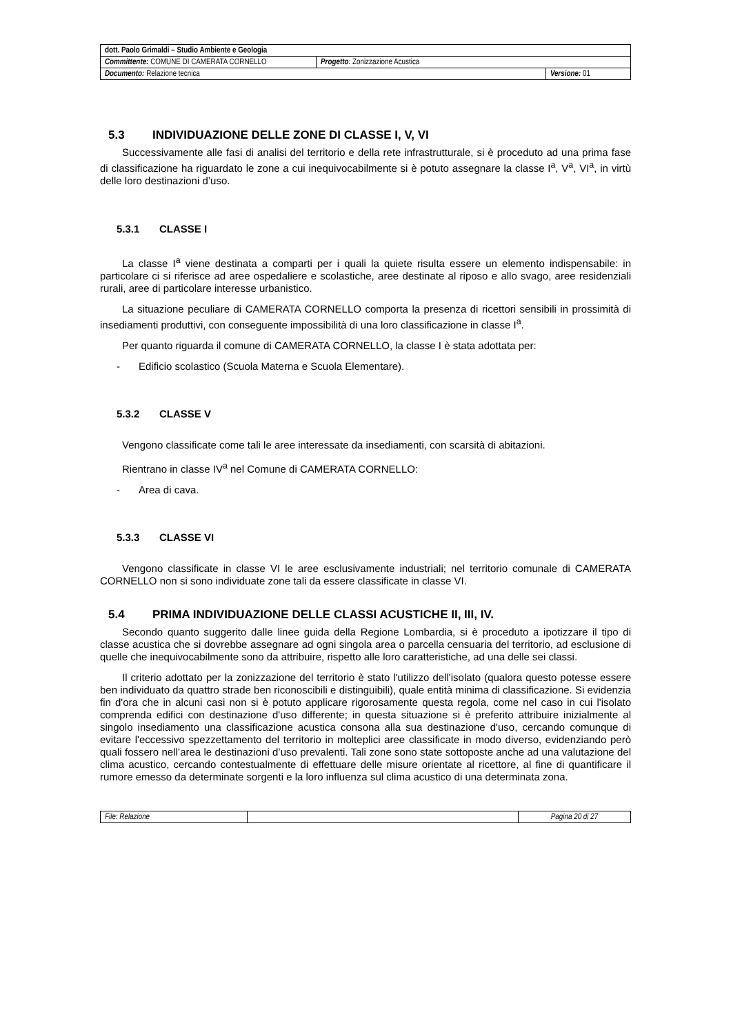| dott. Paolo Grimaldi – Studio Ambiente e Geologia | | |
| Committente: COMUNE DI CAMERATA CORNELLO | Progetto : Zonizzazione Acustica | |
| Documento: Relazione tecnica | | Versione: 01 |
5.3 INDIVIDUAZIONE DELLE ZONE DI CLASSE I, V, VI
Successivamente alle fasi di analisi del territorio e della rete infrastrutturale, si è proceduto ad una prima fase di classificazione ha riguardato le zone a cui inequivocabilmente si è potuto assegnare la classe I<sup>a</sup>, V<sup>a</sup>, VI<sup>a</sup>, in virtù delle loro destinazioni d’uso.
5.3.1 CLASSE I
La classe I<sup>a</sup> viene destinata a comparti per i quali la quiete risulta essere un elemento indispensabile: in particolare ci si riferisce ad aree ospedaliere e scolastiche, aree destinate al riposo e allo svago, aree residenziali rurali, aree di particolare interesse urbanistico.
La situazione peculiare di CAMERATA CORNELLO comporta la presenza di ricettori sensibili in prossimità di insediamenti produttivi, con conseguente impossibilità di una loro classificazione in classe I<sup>a</sup>.
Per quanto riguarda il comune di CAMERATA CORNELLO, la classe I è stata adottata per:
- Edificio scolastico (Scuola Materna e Scuola Elementare).
5.3.2 CLASSE V
Vengono classificate come tali le aree interessate da insediamenti, con scarsità di abitazioni.
Rientrano in classe IV<sup>a</sup> nel Comune di CAMERATA CORNELLO:
- Area di cava.
5.3.3 CLASSE VI
Vengono classificate in classe VI le aree esclusivamente industriali; nel territorio comunale di CAMERATA CORNELLO non si sono individuate zone tali da essere classificate in classe VI.
5.4 PRIMA INDIVIDUAZIONE DELLE CLASSI ACUSTICHE II, III, IV.
Secondo quanto suggerito dalle linee guida della Regione Lombardia, si è proceduto a ipotizzare il tipo di classe acustica che si dovrebbe assegnare ad ogni singola area o parcella censuaria del territorio, ad esclusione di quelle che inequivocabilmente sono da attribuire, rispetto alle loro caratteristiche, ad una delle sei classi.
Il criterio adottato per la zonizzazione del territorio è stato l'utilizzo dell'isolato (qualora questo potesse essere ben individuato da quattro strade ben riconoscibili e distinguibili), quale entità minima di classificazione. Si evidenzia fin d'ora che in alcuni casi non si è potuto applicare rigorosamente questa regola, come nel caso in cui l'isolato comprenda edifici con destinazione d'uso differente; in questa situazione si è preferito attribuire inizialmente al singolo insediamento una classificazione acustica consona alla sua destinazione d'uso, cercando comunque di evitare l'eccessivo spezzettamento del territorio in molteplici aree classificate in modo diverso, evidenziando però quali fossero nell’area le destinazioni d’uso prevalenti. Tali zone sono state sottoposte anche ad una valutazione del clima acustico, cercando contestualmente di effettuare delle misure orientate al ricettore, al fine di quantificare il rumore emesso da determinate sorgenti e la loro influenza sul clima acustico di una determinata zona.
| File: Relazione | | Pagina 20 di 27 |